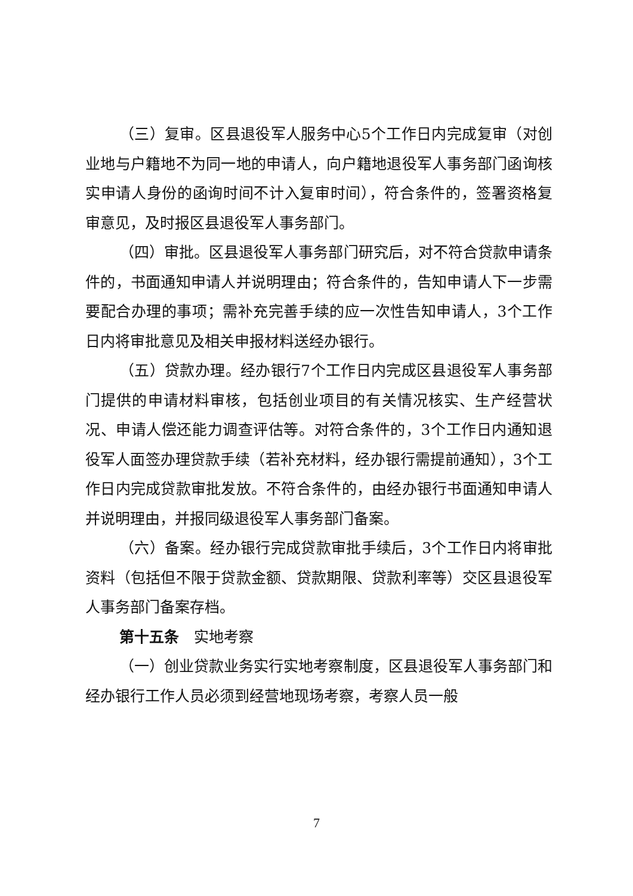（三）复审。区县退役军人服务中心5个工作日内完成复审（对创业地与户籍地不为同一地的申请人，向户籍地退役军人事务部门函询核实申请人身份的函询时间不计入复审时间），符合条件的，签署资格复审意见，及时报区县退役军人事务部门。
（四）审批。区县退役军人事务部门研究后，对不符合贷款申请条件的，书面通知申请人并说明理由；符合条件的，告知申请人下一步需要配合办理的事项；需补充完善手续的应一次性告知申请人，3个工作日内将审批意见及相关申报材料送经办银行。
（五）贷款办理。经办银行7个工作日内完成区县退役军人事务部门提供的申请材料审核，包括创业项目的有关情况核实、生产经营状况、申请人偿还能力调查评估等。对符合条件的，3个工作日内通知退役军人面签办理贷款手续（若补充材料，经办银行需提前通知），3个工作日内完成贷款审批发放。不符合条件的，由经办银行书面通知申请人并说明理由，并报同级退役军人事务部门备案。
（六）备案。经办银行完成贷款审批手续后，3个工作日内将审批资料（包括但不限于贷款金额、贷款期限、贷款利率等）交区县退役军人事务部门备案存档。
第十五条　实地考察
（一）创业贷款业务实行实地考察制度，区县退役军人事务部门和经办银行工作人员必须到经营地现场考察，考察人员一般
7